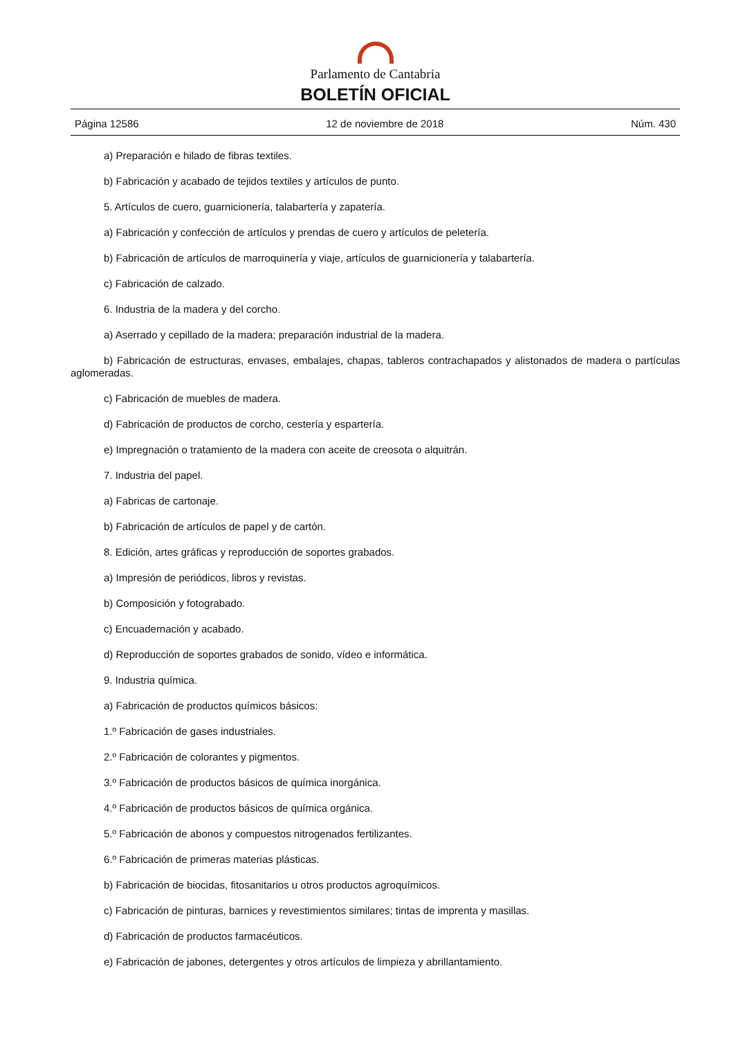Parlamento de Cantabria
BOLETÍN OFICIAL
Página 12586 12 de noviembre de 2018 Núm. 430
a) Preparación e hilado de fibras textiles.
b) Fabricación y acabado de tejidos textiles y artículos de punto.
5. Artículos de cuero, guarnicionería, talabartería y zapatería.
a) Fabricación y confección de artículos y prendas de cuero y artículos de peletería.
b) Fabricación de artículos de marroquinería y viaje, artículos de guarnicionería y talabartería.
c) Fabricación de calzado.
6. Industria de la madera y del corcho.
a) Aserrado y cepillado de la madera; preparación industrial de la madera.
b) Fabricación de estructuras, envases, embalajes, chapas, tableros contrachapados y alistonados de madera o partículas aglomeradas.
c) Fabricación de muebles de madera.
d) Fabricación de productos de corcho, cestería y espartería.
e) Impregnación o tratamiento de la madera con aceite de creosota o alquitrán.
7. Industria del papel.
a) Fabricas de cartonaje.
b) Fabricación de artículos de papel y de cartón.
8. Edición, artes gráficas y reproducción de soportes grabados.
a) Impresión de periódicos, libros y revistas.
b) Composición y fotograbado.
c) Encuadernación y acabado.
d) Reproducción de soportes grabados de sonido, vídeo e informática.
9. Industria química.
a) Fabricación de productos químicos básicos:
1.º Fabricación de gases industriales.
2.º Fabricación de colorantes y pigmentos.
3.º Fabricación de productos básicos de química inorgánica.
4.º Fabricación de productos básicos de química orgánica.
5.º Fabricación de abonos y compuestos nitrogenados fertilizantes.
6.º Fabricación de primeras materias plásticas.
b) Fabricación de biocidas, fitosanitarios u otros productos agroquímicos.
c) Fabricación de pinturas, barnices y revestimientos similares; tintas de imprenta y masillas.
d) Fabricación de productos farmacéuticos.
e) Fabricación de jabones, detergentes y otros artículos de limpieza y abrillantamiento.